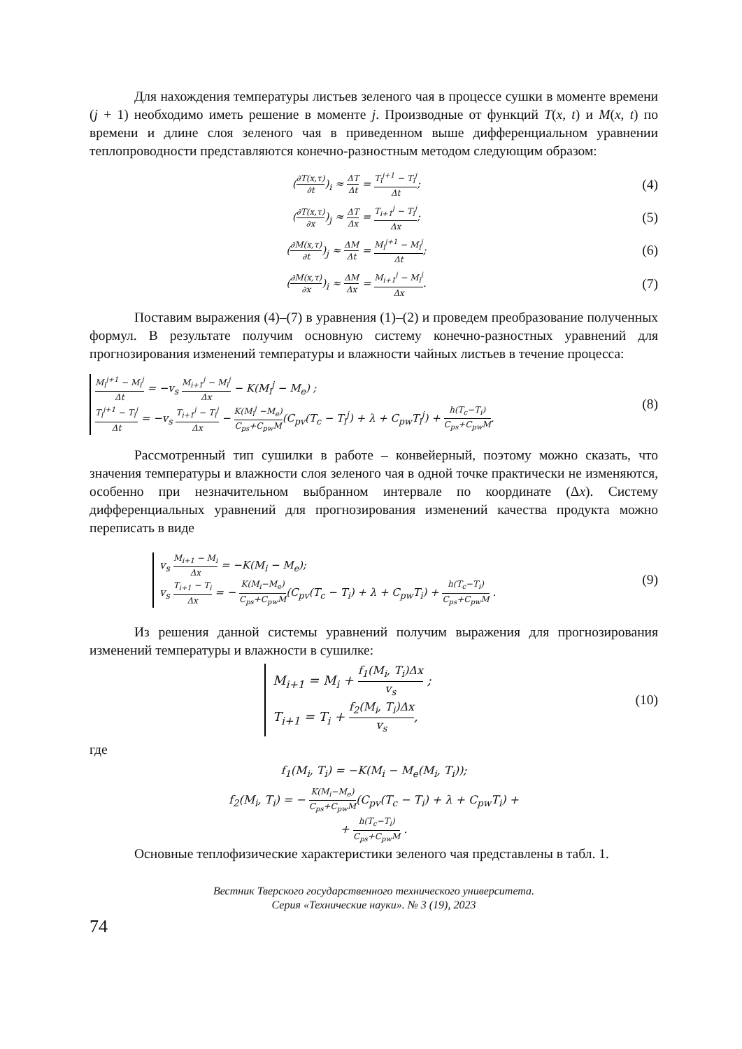Для нахождения температуры листьев зеленого чая в процессе сушки в моменте времени (j + 1) необходимо иметь решение в моменте j. Производные от функций T(x, t) и M(x, t) по времени и длине слоя зеленого чая в приведенном выше дифференциальном уравнении теплопроводности представляются конечно-разностным методом следующим образом:
(∂T(x,τ) ∂t)<sub>i</sub> ≈ ΔT Δt = T<sub>i</sub><sup>j+1</sup> − T<sub>i</sub><sup>j</sup> Δt;
(4)
(∂T(x,τ) ∂x)<sub>j</sub> ≈ ΔT Δx = T<sub>i+1</sub><sup>j</sup> − T<sub>i</sub><sup>j</sup> Δx;
(5)
(∂M(x,τ) ∂t)<sub>j</sub> ≈ ΔM Δt = M<sub>i</sub><sup>j+1</sup> − M<sub>i</sub><sup>j</sup> Δt;
(6)
(∂M(x,τ) ∂x)<sub>i</sub> ≈ ΔM Δx = M<sub>i+1</sub><sup>j</sup> − M<sub>i</sub><sup>j</sup> Δx.
(7)
Поставим выражения (4)–(7) в уравнения (1)–(2) и проведем преобразование полученных формул. В результате получим основную систему конечно-разностных уравнений для прогнозирования изменений температуры и влажности чайных листьев в течение процесса:
M<sub>i</sub><sup>j+1</sup> − M<sub>i</sub><sup>j</sup> Δt = −v<sub>s</sub> M<sub>i+1</sub><sup>j</sup> − M<sub>i</sub><sup>j</sup> Δx − K(M<sub>i</sub><sup>j</sup> − M<sub>e</sub>) ;
T<sub>i</sub><sup>j+1</sup> − T<sub>i</sub><sup>j</sup> Δt = −v<sub>s</sub> T<sub>i+1</sub><sup>j</sup> − T<sub>i</sub><sup>j</sup> Δx − K(M<sub>i</sub><sup>j</sup> −M<sub>e</sub>) C<sub>ps</sub>+C<sub>pw</sub>M(C<sub>pv</sub>(T<sub>c</sub> − T<sub>i</sub><sup>j</sup>) + λ + C<sub>pw</sub>T<sub>i</sub><sup>j</sup>) + h(T<sub>c</sub>−T<sub>i</sub>) C<sub>ps</sub>+C<sub>pw</sub>M.
(8)
Рассмотренный тип сушилки в работе – конвейерный, поэтому можно сказать, что значения температуры и влажности слоя зеленого чая в одной точке практически не изменяются, особенно при незначительном выбранном интервале по координате (Δx). Систему дифференциальных уравнений для прогнозирования изменений качества продукта можно переписать в виде
v<sub>s</sub> M<sub>i+1</sub> − M<sub>i</sub> Δx = −K(M<sub>i</sub> − M<sub>e</sub>);
v<sub>s</sub> T<sub>i+1</sub> − T<sub>i</sub> Δx = − K(M<sub>i</sub>−M<sub>e</sub>) C<sub>ps</sub>+C<sub>pw</sub>M(C<sub>pv</sub>(T<sub>c</sub> − T<sub>i</sub>) + λ + C<sub>pw</sub>T<sub>i</sub>) + h(T<sub>c</sub>−T<sub>i</sub>) C<sub>ps</sub>+C<sub>pw</sub>M .
(9)
Из решения данной системы уравнений получим выражения для прогнозирования изменений температуры и влажности в сушилке:
M<sub>i+1</sub> = M<sub>i</sub> + f<sub>1</sub>(M<sub>i</sub>, T<sub>i</sub>)Δx v<sub>s</sub> ;
T<sub>i+1</sub> = T<sub>i</sub> + f<sub>2</sub>(M<sub>i</sub>, T<sub>i</sub>)Δx v<sub>s</sub>,
(10)
где
f<sub>1</sub>(M<sub>i</sub>, T<sub>i</sub>) = −K(M<sub>i</sub> − M<sub>e</sub>(M<sub>i</sub>, T<sub>i</sub>));
f<sub>2</sub>(M<sub>i</sub>, T<sub>i</sub>) = − K(M<sub>i</sub>−M<sub>e</sub>) C<sub>ps</sub>+C<sub>pw</sub>M(C<sub>pv</sub>(T<sub>c</sub> − T<sub>i</sub>) + λ + C<sub>pw</sub>T<sub>i</sub>) +
+ h(T<sub>c</sub>−T<sub>i</sub>) C<sub>ps</sub>+C<sub>pw</sub>M .
Основные теплофизические характеристики зеленого чая представлены в табл. 1.
Вестник Тверского государственного технического университета.
Серия «Технические науки». № 3 (19), 2023
74